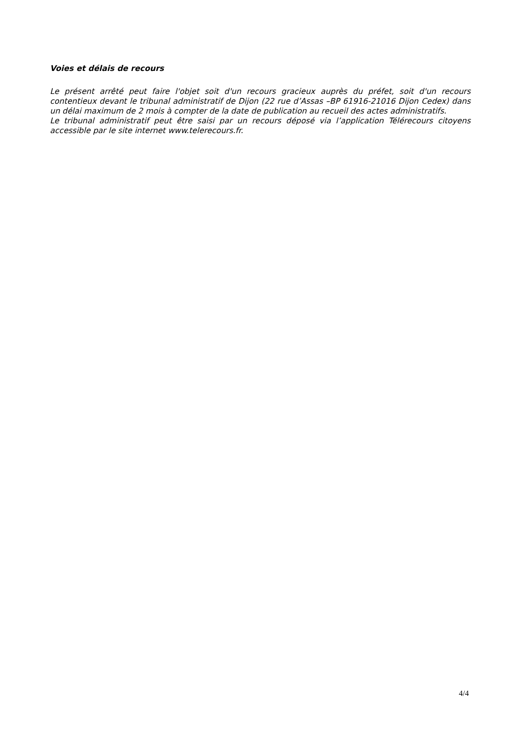Voies et délais de recours
Le présent arrêté peut faire l'objet soit d'un recours gracieux auprès du préfet, soit d'un recours contentieux devant le tribunal administratif de Dijon (22 rue d’Assas –BP 61916-21016 Dijon Cedex) dans un délai maximum de 2 mois à compter de la date de publication au recueil des actes administratifs.
Le tribunal administratif peut être saisi par un recours déposé via l’application Télérecours citoyens accessible par le site internet www.telerecours.fr.
4/4